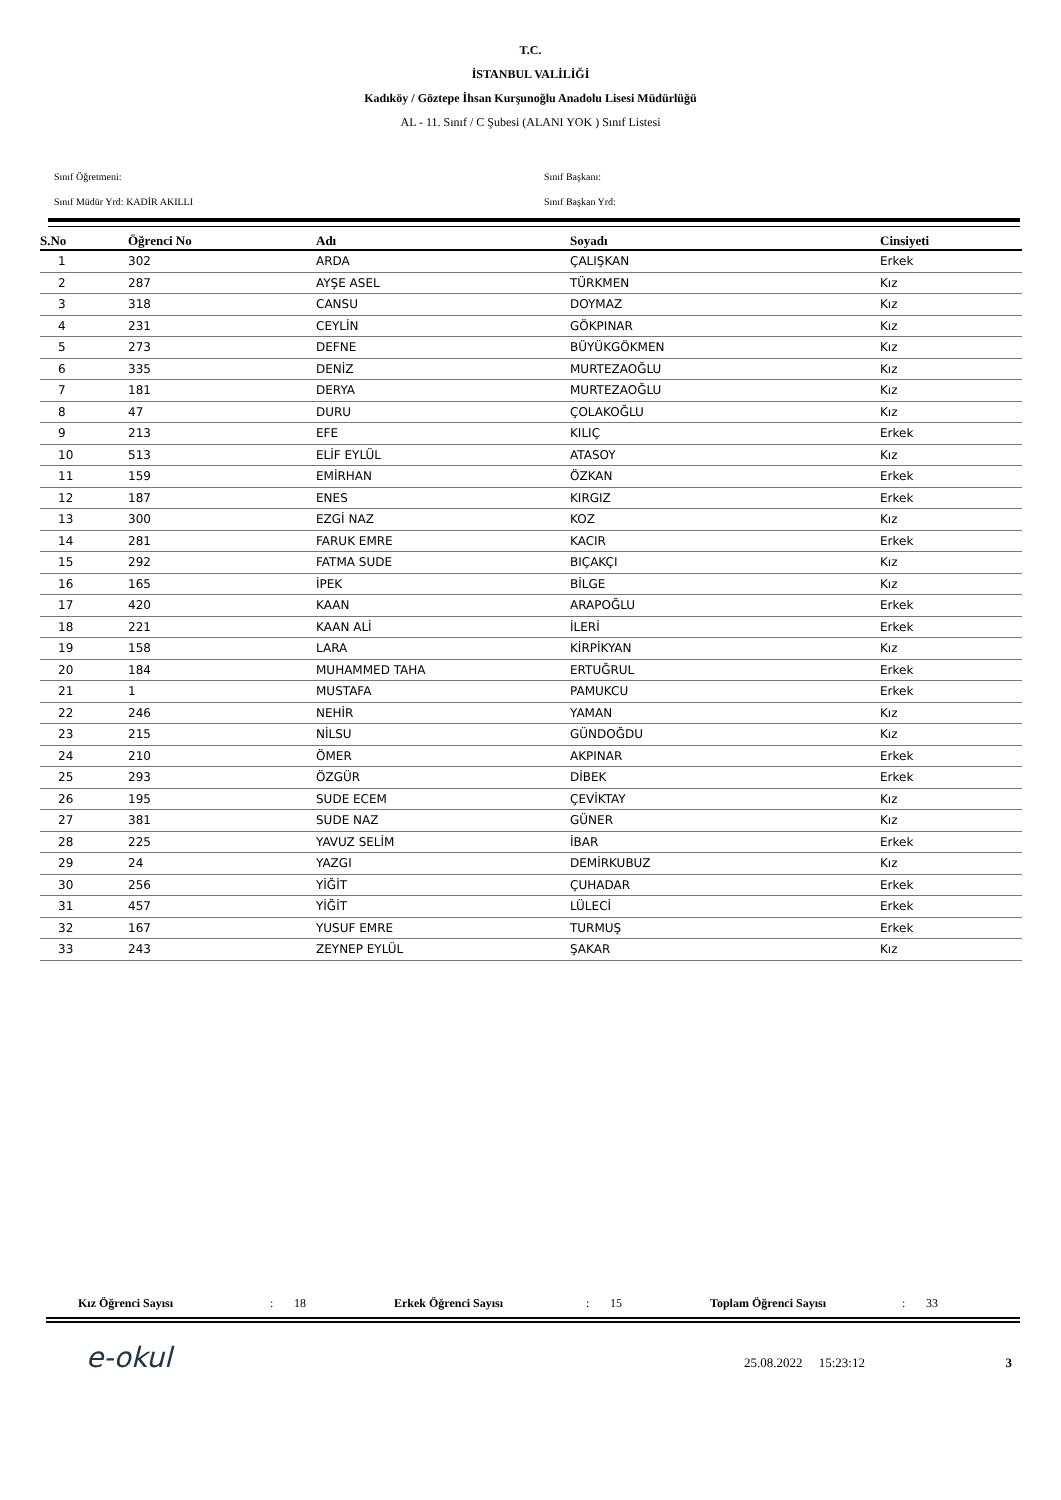T.C.
İSTANBUL VALİLİĞİ
Kadıköy / Göztepe İhsan Kurşunoğlu Anadolu Lisesi Müdürlüğü
AL - 11. Sınıf / C Şubesi (ALANI YOK ) Sınıf Listesi
Sınıf Öğretmeni:
Sınıf Müdür Yrd: KADİR AKILLI
Sınıf Başkanı:
Sınıf Başkan Yrd:
| S.No | Öğrenci No | Adı | Soyadı | Cinsiyeti |
| --- | --- | --- | --- | --- |
| 1 | 302 | ARDA | ÇALIŞKAN | Erkek |
| 2 | 287 | AYŞE ASEL | TÜRKMEN | Kız |
| 3 | 318 | CANSU | DOYMAZ | Kız |
| 4 | 231 | CEYLİN | GÖKPINAR | Kız |
| 5 | 273 | DEFNE | BÜYÜKGÖKMEN | Kız |
| 6 | 335 | DENİZ | MURTEZAOĞLU | Kız |
| 7 | 181 | DERYA | MURTEZAOĞLU | Kız |
| 8 | 47 | DURU | ÇOLAKOĞLU | Kız |
| 9 | 213 | EFE | KILIÇ | Erkek |
| 10 | 513 | ELİF EYLÜL | ATASOY | Kız |
| 11 | 159 | EMİRHAN | ÖZKAN | Erkek |
| 12 | 187 | ENES | KIRGIZ | Erkek |
| 13 | 300 | EZGİ NAZ | KOZ | Kız |
| 14 | 281 | FARUK EMRE | KACIR | Erkek |
| 15 | 292 | FATMA SUDE | BIÇAKÇI | Kız |
| 16 | 165 | İPEK | BİLGE | Kız |
| 17 | 420 | KAAN | ARAPOĞLU | Erkek |
| 18 | 221 | KAAN ALİ | İLERİ | Erkek |
| 19 | 158 | LARA | KİRPİKYAN | Kız |
| 20 | 184 | MUHAMMED TAHA | ERTUĞRUL | Erkek |
| 21 | 1 | MUSTAFA | PAMUKCU | Erkek |
| 22 | 246 | NEHİR | YAMAN | Kız |
| 23 | 215 | NİLSU | GÜNDOĞDU | Kız |
| 24 | 210 | ÖMER | AKPINAR | Erkek |
| 25 | 293 | ÖZGÜR | DİBEK | Erkek |
| 26 | 195 | SUDE ECEM | ÇEVİKTAY | Kız |
| 27 | 381 | SUDE NAZ | GÜNER | Kız |
| 28 | 225 | YAVUZ SELİM | İBAR | Erkek |
| 29 | 24 | YAZGI | DEMİRKUBUZ | Kız |
| 30 | 256 | YİĞİT | ÇUHADAR | Erkek |
| 31 | 457 | YİĞİT | LÜLECİ | Erkek |
| 32 | 167 | YUSUF EMRE | TURMUŞ | Erkek |
| 33 | 243 | ZEYNEP EYLÜL | ŞAKAR | Kız |
Kız Öğrenci Sayısı: 18 Erkek Öğrenci Sayısı: 15 Toplam Öğrenci Sayısı: 33
e-okul
25.08.2022 15:23:12 3